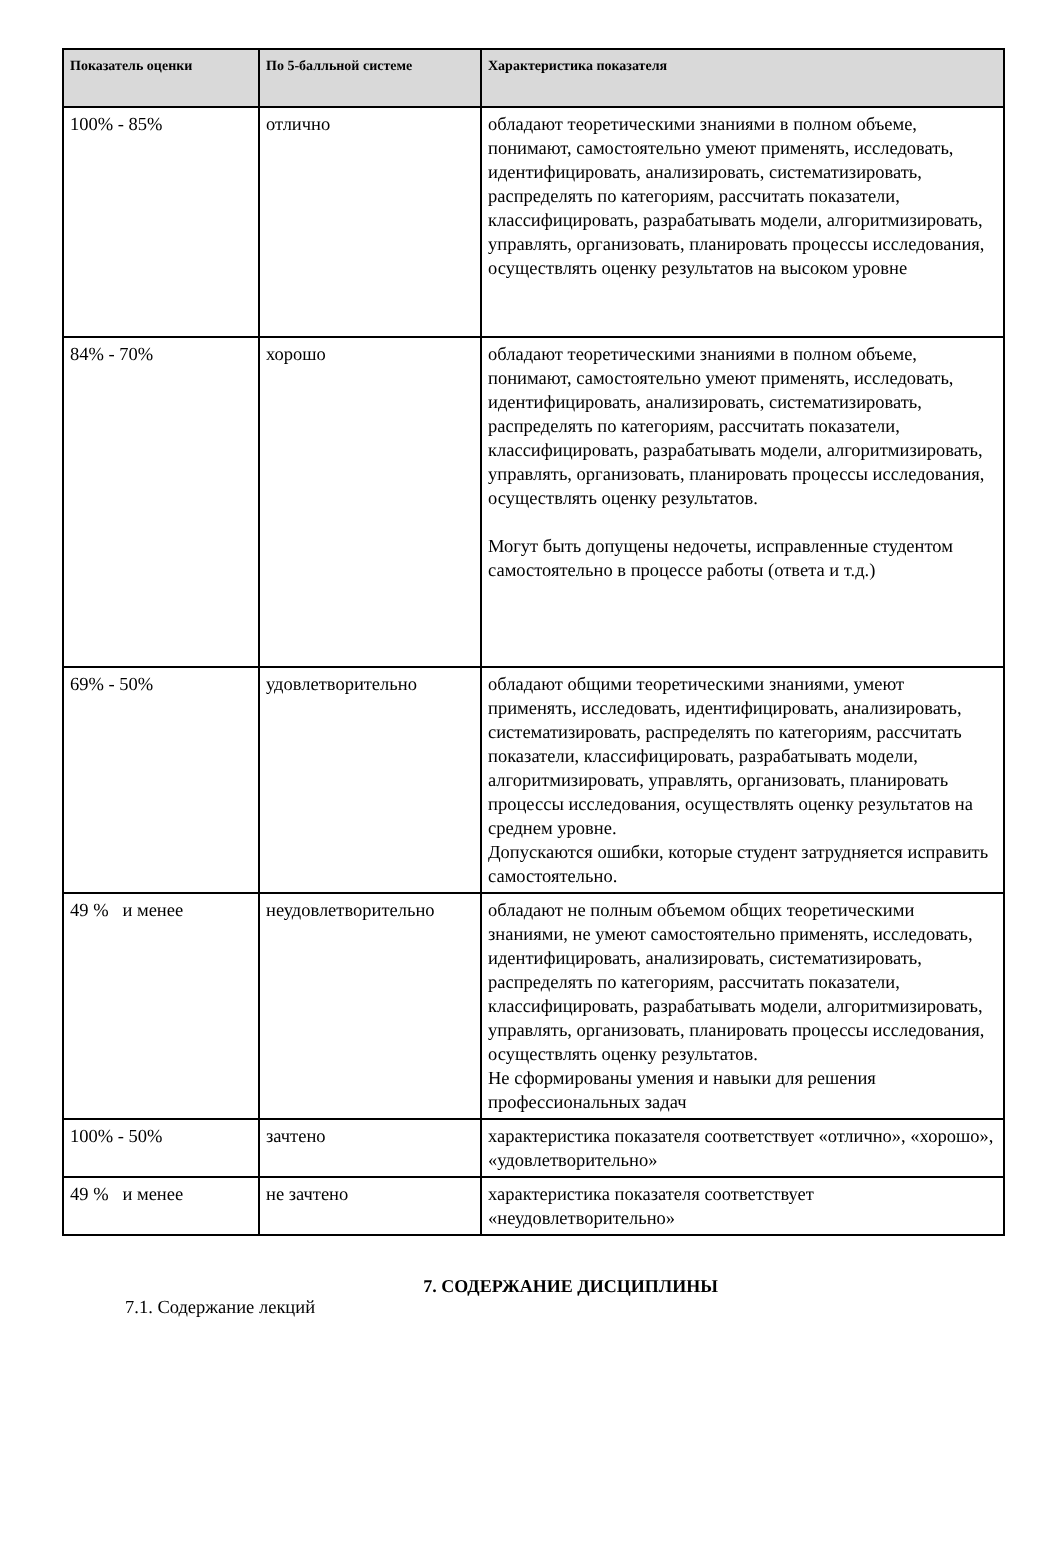| Показатель оценки | По 5-балльной системе | Характеристика показателя |
| --- | --- | --- |
| 100% - 85% | отлично | обладают теоретическими знаниями в полном объеме, понимают, самостоятельно умеют применять, исследовать, идентифицировать, анализировать, систематизировать, распределять по категориям, рассчитать показатели, классифицировать, разрабатывать модели, алгоритмизировать, управлять, организовать, планировать процессы исследования, осуществлять оценку результатов на высоком уровне |
| 84% - 70% | хорошо | обладают теоретическими знаниями в полном объеме, понимают, самостоятельно умеют применять, исследовать, идентифицировать, анализировать, систематизировать, распределять по категориям, рассчитать показатели, классифицировать, разрабатывать модели, алгоритмизировать, управлять, организовать, планировать процессы исследования, осуществлять оценку результатов. Могут быть допущены недочеты, исправленные студентом самостоятельно в процессе работы (ответа и т.д.) |
| 69% - 50% | удовлетворительно | обладают общими теоретическими знаниями, умеют применять, исследовать, идентифицировать, анализировать, систематизировать, распределять по категориям, рассчитать показатели, классифицировать, разрабатывать модели, алгоритмизировать, управлять, организовать, планировать процессы исследования, осуществлять оценку результатов на среднем уровне. Допускаются ошибки, которые студент затрудняется исправить самостоятельно. |
| 49 % и менее | неудовлетворительно | обладают не полным объемом общих теоретическими знаниями, не умеют самостоятельно применять, исследовать, идентифицировать, анализировать, систематизировать, распределять по категориям, рассчитать показатели, классифицировать, разрабатывать модели, алгоритмизировать, управлять, организовать, планировать процессы исследования, осуществлять оценку результатов. Не сформированы умения и навыки для решения профессиональных задач |
| 100% - 50% | зачтено | характеристика показателя соответствует «отлично», «хорошо», «удовлетворительно» |
| 49 % и менее | не зачтено | характеристика показателя соответствует «неудовлетворительно» |
7. СОДЕРЖАНИЕ ДИСЦИПЛИНЫ
7.1. Содержание лекций